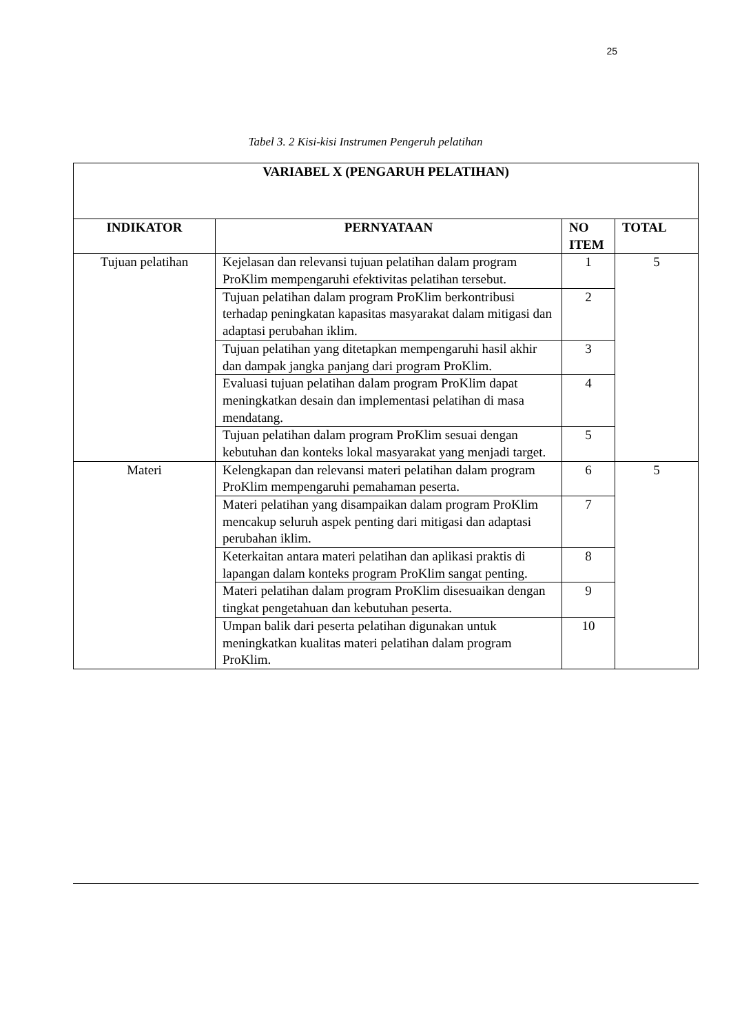25
Tabel 3. 2 Kisi-kisi Instrumen Pengeruh pelatihan
| VARIABEL X (PENGARUH PELATIHAN) | | | |
| --- | --- | --- | --- |
| INDIKATOR | PERNYATAAN | NO ITEM | TOTAL |
| Tujuan pelatihan | Kejelasan dan relevansi tujuan pelatihan dalam program ProKlim mempengaruhi efektivitas pelatihan tersebut. | 1 | 5 |
| | Tujuan pelatihan dalam program ProKlim berkontribusi terhadap peningkatan kapasitas masyarakat dalam mitigasi dan adaptasi perubahan iklim. | 2 | |
| | Tujuan pelatihan yang ditetapkan mempengaruhi hasil akhir dan dampak jangka panjang dari program ProKlim. | 3 | |
| | Evaluasi tujuan pelatihan dalam program ProKlim dapat meningkatkan desain dan implementasi pelatihan di masa mendatang. | 4 | |
| | Tujuan pelatihan dalam program ProKlim sesuai dengan kebutuhan dan konteks lokal masyarakat yang menjadi target. | 5 | |
| Materi | Kelengkapan dan relevansi materi pelatihan dalam program ProKlim mempengaruhi pemahaman peserta. | 6 | 5 |
| | Materi pelatihan yang disampaikan dalam program ProKlim mencakup seluruh aspek penting dari mitigasi dan adaptasi perubahan iklim. | 7 | |
| | Keterkaitan antara materi pelatihan dan aplikasi praktis di lapangan dalam konteks program ProKlim sangat penting. | 8 | |
| | Materi pelatihan dalam program ProKlim disesuaikan dengan tingkat pengetahuan dan kebutuhan peserta. | 9 | |
| | Umpan balik dari peserta pelatihan digunakan untuk meningkatkan kualitas materi pelatihan dalam program ProKlim. | 10 | |